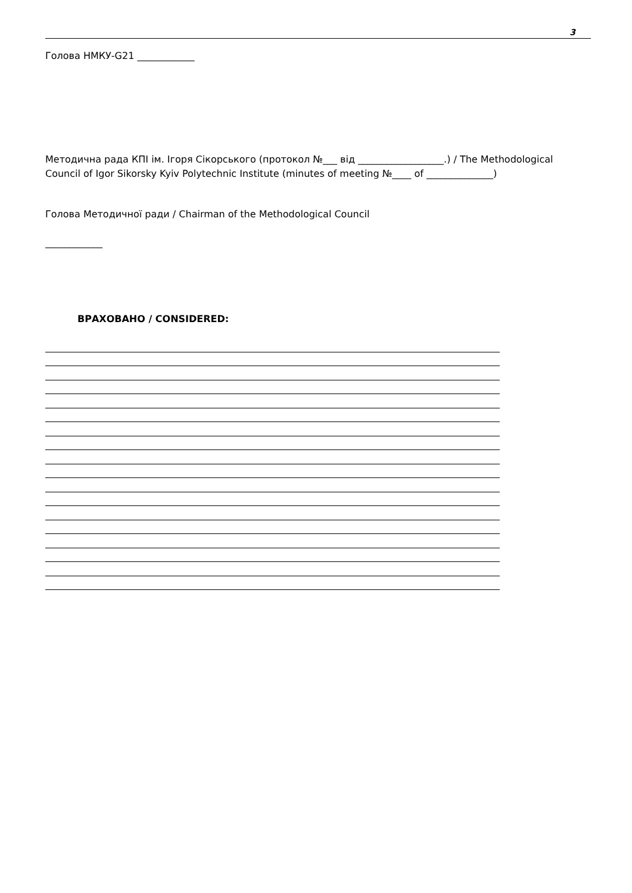3
Голова НМКУ-G21 ____________
Методична рада КПІ ім. Ігоря Сікорського (протокол №___ від __________________.) / The Methodological Council of Igor Sikorsky Kyiv Polytechnic Institute (minutes of meeting №____ of ______________)
Голова Методичної ради / Chairman of the Methodological Council
____________
ВРАХОВАНО / CONSIDERED: